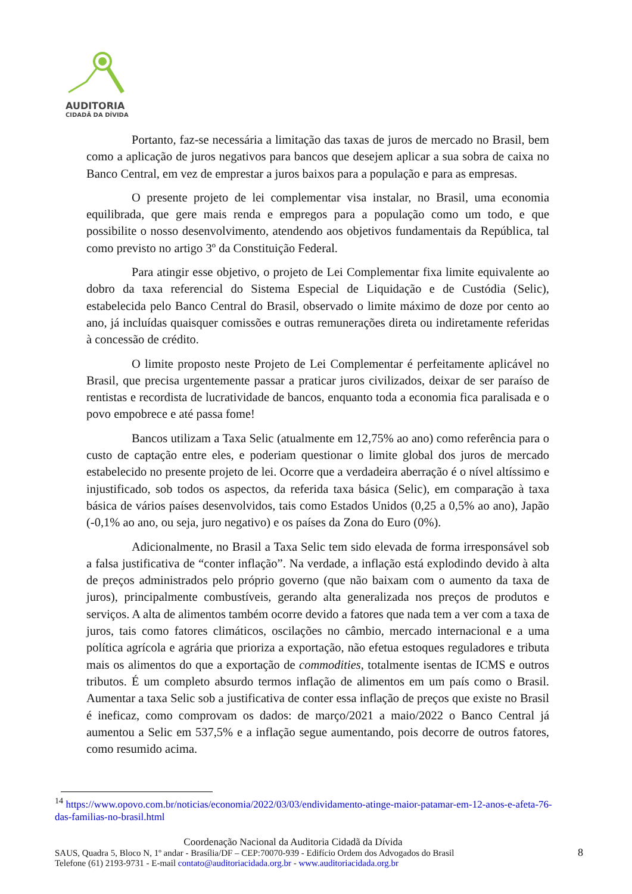AUDITORIA
CIDADÃ DA DÍVIDA
Portanto, faz-se necessária a limitação das taxas de juros de mercado no Brasil, bem como a aplicação de juros negativos para bancos que desejem aplicar a sua sobra de caixa no Banco Central, em vez de emprestar a juros baixos para a população e para as empresas.
O presente projeto de lei complementar visa instalar, no Brasil, uma economia equilibrada, que gere mais renda e empregos para a população como um todo, e que possibilite o nosso desenvolvimento, atendendo aos objetivos fundamentais da República, tal como previsto no artigo 3º da Constituição Federal.
Para atingir esse objetivo, o projeto de Lei Complementar fixa limite equivalente ao dobro da taxa referencial do Sistema Especial de Liquidação e de Custódia (Selic), estabelecida pelo Banco Central do Brasil, observado o limite máximo de doze por cento ao ano, já incluídas quaisquer comissões e outras remunerações direta ou indiretamente referidas à concessão de crédito.
O limite proposto neste Projeto de Lei Complementar é perfeitamente aplicável no Brasil, que precisa urgentemente passar a praticar juros civilizados, deixar de ser paraíso de rentistas e recordista de lucratividade de bancos, enquanto toda a economia fica paralisada e o povo empobrece e até passa fome!
Bancos utilizam a Taxa Selic (atualmente em 12,75% ao ano) como referência para o custo de captação entre eles, e poderiam questionar o limite global dos juros de mercado estabelecido no presente projeto de lei. Ocorre que a verdadeira aberração é o nível altíssimo e injustificado, sob todos os aspectos, da referida taxa básica (Selic), em comparação à taxa básica de vários países desenvolvidos, tais como Estados Unidos (0,25 a 0,5% ao ano), Japão (-0,1% ao ano, ou seja, juro negativo) e os países da Zona do Euro (0%).
Adicionalmente, no Brasil a Taxa Selic tem sido elevada de forma irresponsável sob a falsa justificativa de “conter inflação”. Na verdade, a inflação está explodindo devido à alta de preços administrados pelo próprio governo (que não baixam com o aumento da taxa de juros), principalmente combustíveis, gerando alta generalizada nos preços de produtos e serviços. A alta de alimentos também ocorre devido a fatores que nada tem a ver com a taxa de juros, tais como fatores climáticos, oscilações no câmbio, mercado internacional e a uma política agrícola e agrária que prioriza a exportação, não efetua estoques reguladores e tributa mais os alimentos do que a exportação de commodities, totalmente isentas de ICMS e outros tributos. É um completo absurdo termos inflação de alimentos em um país como o Brasil. Aumentar a taxa Selic sob a justificativa de conter essa inflação de preços que existe no Brasil é ineficaz, como comprovam os dados: de março/2021 a maio/2022 o Banco Central já aumentou a Selic em 537,5% e a inflação segue aumentando, pois decorre de outros fatores, como resumido acima.
<sup>14</sup> https://www.opovo.com.br/noticias/economia/2022/03/03/endividamento-atinge-maior-patamar-em-12-anos-e-afeta-76-das-familias-no-brasil.html
Coordenação Nacional da Auditoria Cidadã da Dívida
SAUS, Quadra 5, Bloco N, 1º andar - Brasília/DF – CEP:70070-939 - Edifício Ordem dos Advogados do Brasil
Telefone (61) 2193-9731 - E-mail contato@auditoriacidada.org.br - www.auditoriacidada.org.br
8